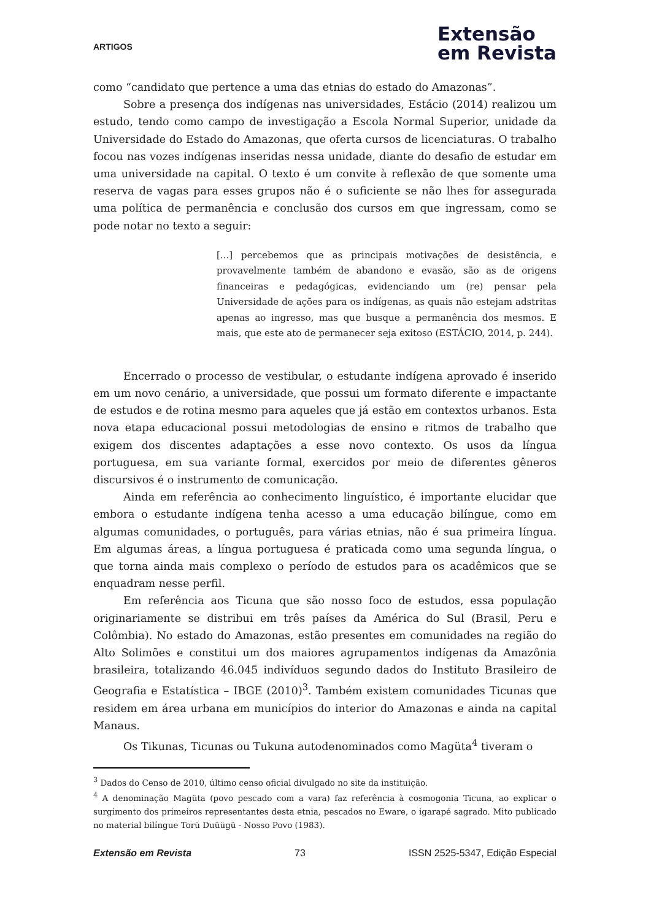ARTIGOS
Extensão
em Revista
como “candidato que pertence a uma das etnias do estado do Amazonas”.
Sobre a presença dos indígenas nas universidades, Estácio (2014) realizou um estudo, tendo como campo de investigação a Escola Normal Superior, unidade da Universidade do Estado do Amazonas, que oferta cursos de licenciaturas. O trabalho focou nas vozes indígenas inseridas nessa unidade, diante do desafio de estudar em uma universidade na capital. O texto é um convite à reflexão de que somente uma reserva de vagas para esses grupos não é o suficiente se não lhes for assegurada uma política de permanência e conclusão dos cursos em que ingressam, como se pode notar no texto a seguir:
[...] percebemos que as principais motivações de desistência, e provavelmente também de abandono e evasão, são as de origens financeiras e pedagógicas, evidenciando um (re) pensar pela Universidade de ações para os indígenas, as quais não estejam adstritas apenas ao ingresso, mas que busque a permanência dos mesmos. E mais, que este ato de permanecer seja exitoso (ESTÁCIO, 2014, p. 244).
Encerrado o processo de vestibular, o estudante indígena aprovado é inserido em um novo cenário, a universidade, que possui um formato diferente e impactante de estudos e de rotina mesmo para aqueles que já estão em contextos urbanos. Esta nova etapa educacional possui metodologias de ensino e ritmos de trabalho que exigem dos discentes adaptações a esse novo contexto. Os usos da língua portuguesa, em sua variante formal, exercidos por meio de diferentes gêneros discursivos é o instrumento de comunicação.
Ainda em referência ao conhecimento linguístico, é importante elucidar que embora o estudante indígena tenha acesso a uma educação bilíngue, como em algumas comunidades, o português, para várias etnias, não é sua primeira língua. Em algumas áreas, a língua portuguesa é praticada como uma segunda língua, o que torna ainda mais complexo o período de estudos para os acadêmicos que se enquadram nesse perfil.
Em referência aos Ticuna que são nosso foco de estudos, essa população originariamente se distribui em três países da América do Sul (Brasil, Peru e Colômbia). No estado do Amazonas, estão presentes em comunidades na região do Alto Solimões e constitui um dos maiores agrupamentos indígenas da Amazônia brasileira, totalizando 46.045 indivíduos segundo dados do Instituto Brasileiro de Geografia e Estatística – IBGE (2010)<sup>3</sup>. Também existem comunidades Ticunas que residem em área urbana em municípios do interior do Amazonas e ainda na capital Manaus.
Os Tikunas, Ticunas ou Tukuna autodenominados como Magüta<sup>4</sup> tiveram o
<sup>3</sup> Dados do Censo de 2010, último censo oficial divulgado no site da instituição.
<sup>4</sup> A denominação Magüta (povo pescado com a vara) faz referência à cosmogonia Ticuna, ao explicar o surgimento dos primeiros representantes desta etnia, pescados no Eware, o igarapé sagrado. Mito publicado no material bilíngue Torü Duüügü - Nosso Povo (1983).
Extensão em Revista 73 ISSN 2525-5347, Edição Especial